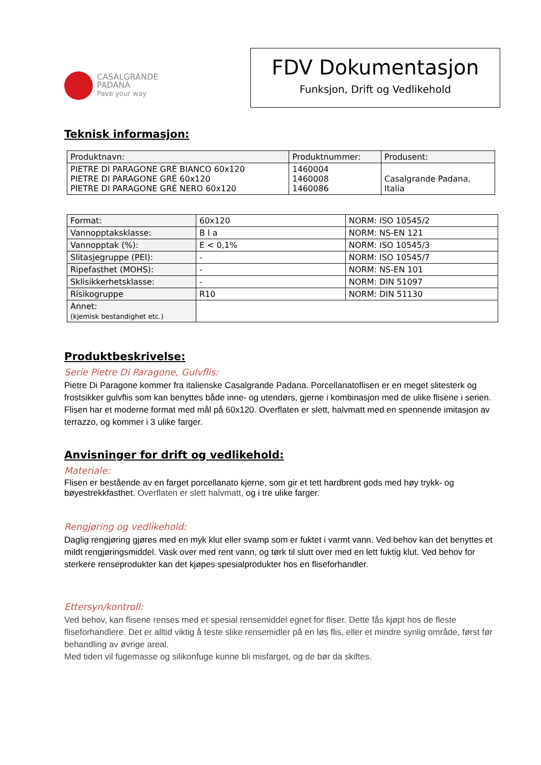CASALGRANDE
PADANA
Pave your way
FDV Dokumentasjon
Funksjon, Drift og Vedlikehold
Teknisk informasjon:
| Produktnavn: | Produktnummer: | Produsent: |
| --- | --- | --- |
| PIETRE DI PARAGONE GRÉ BIANCO 60x120 PIETRE DI PARAGONE GRÉ 60x120 PIETRE DI PARAGONE GRÉ NERO 60x120 | 1460004 1460008 1460086 | Casalgrande Padana, Italia |
| Format: | 60x120 | NORM: ISO 10545/2 |
| Vannopptaksklasse: | B I a | NORM: NS-EN 121 |
| Vannopptak (%): | E < 0,1% | NORM: ISO 10545/3 |
| Slitasjegruppe (PEI): | - | NORM: ISO 10545/7 |
| Ripefasthet (MOHS): | - | NORM: NS-EN 101 |
| Sklisikkerhetsklasse: | - | NORM: DIN 51097 |
| Risikogruppe | R10 | NORM: DIN 51130 |
| Annet: (kjemisk bestandighet etc.) | | |
Produktbeskrivelse:
Serie Pietre Di Paragone, Gulvflis:
Pietre Di Paragone kommer fra italienske Casalgrande Padana. Porcellanatoflisen er en meget slitesterk og frostsikker gulvflis som kan benyttes både inne- og utendørs, gjerne i kombinasjon med de ulike flisene i serien. Flisen har et moderne format med mål på 60x120. Overflaten er slett, halvmatt med en spennende imitasjon av terrazzo, og kommer i 3 ulike farger.
Anvisninger for drift og vedlikehold:
Materiale:
Flisen er bestående av en farget porcellanato kjerne, som gir et tett hardbrent gods med høy trykk- og bøyestrekkfasthet. Overflaten er slett halvmatt, og i tre ulike farger.
Rengjøring og vedlikehold:
Daglig rengjøring gjøres med en myk klut eller svamp som er fuktet i varmt vann. Ved behov kan det benyttes et mildt rengjøringsmiddel. Vask over med rent vann, og tørk til slutt over med en lett fuktig klut. Ved behov for sterkere renseprodukter kan det kjøpes spesialprodukter hos en fliseforhandler.
Ettersyn/kontroll:
Ved behov, kan flisene renses med et spesial rensemiddel egnet for fliser. Dette fås kjøpt hos de fleste fliseforhandlere. Det er alltid viktig å teste slike rensemidler på en løs flis, eller et mindre synlig område, først før behandling av øvrige areal.
Med tiden vil fugemasse og silikonfuge kunne bli misfarget, og de bør da skiftes.